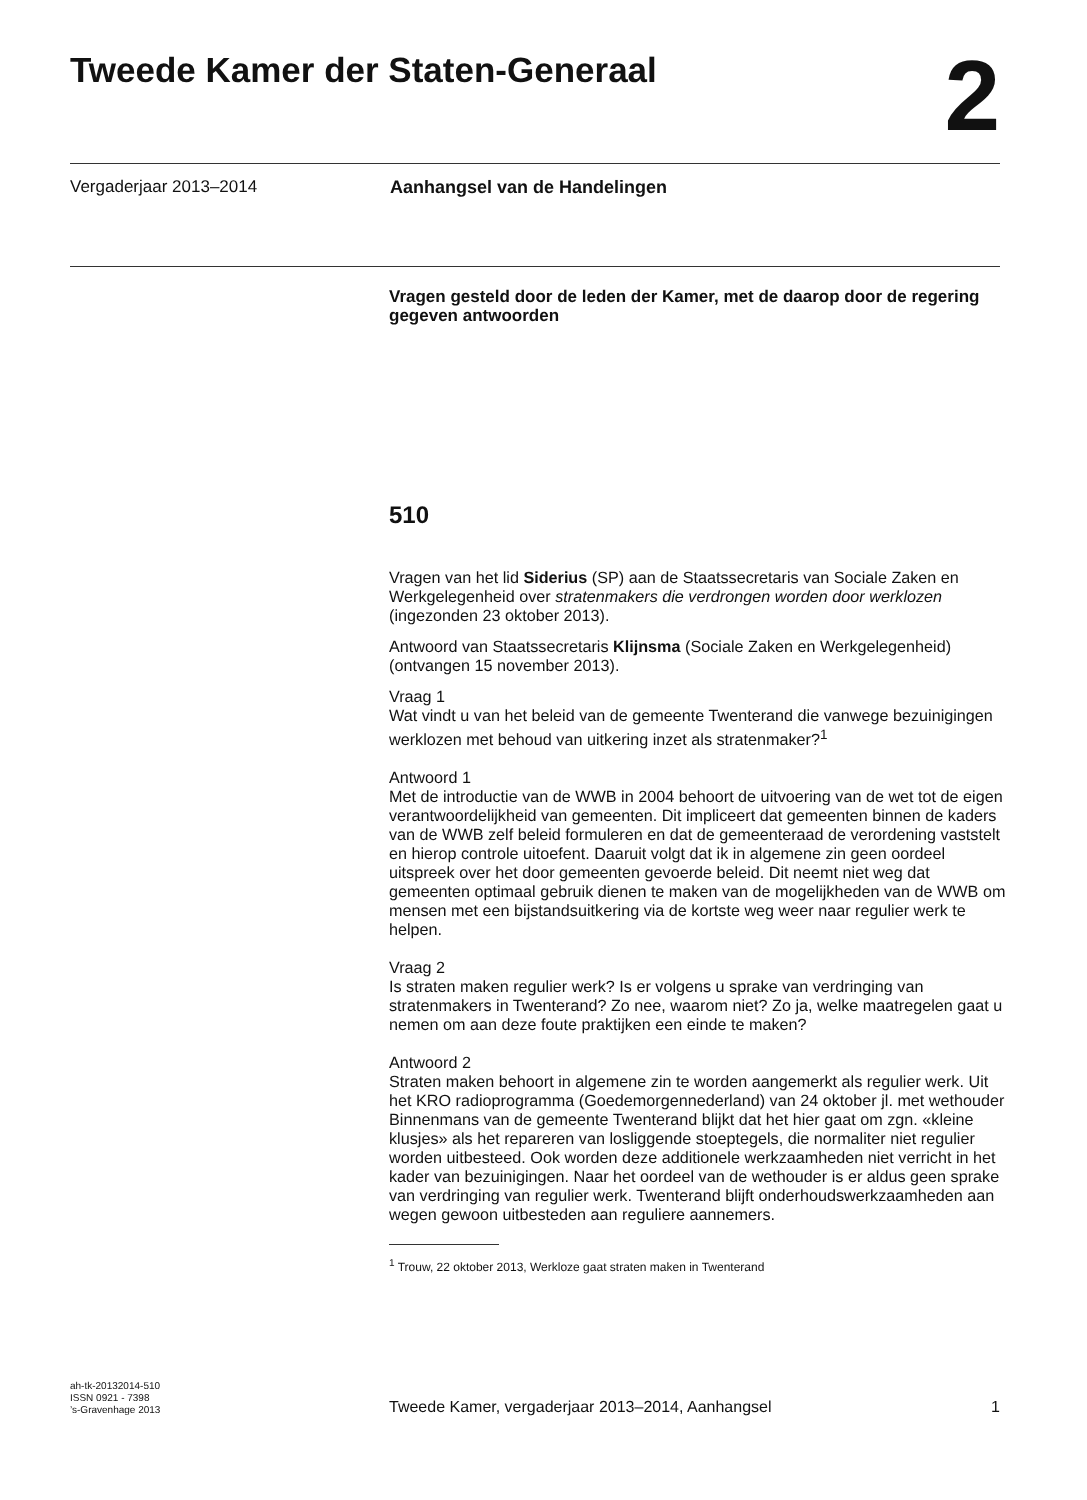Tweede Kamer der Staten-Generaal
2
Vergaderjaar 2013–2014 Aanhangsel van de Handelingen
Vragen gesteld door de leden der Kamer, met de daarop door de regering gegeven antwoorden
510
Vragen van het lid Siderius (SP) aan de Staatssecretaris van Sociale Zaken en Werkgelegenheid over stratenmakers die verdrongen worden door werklozen (ingezonden 23 oktober 2013).
Antwoord van Staatssecretaris Klijnsma (Sociale Zaken en Werkgelegenheid) (ontvangen 15 november 2013).
Vraag 1
Wat vindt u van het beleid van de gemeente Twenterand die vanwege bezuinigingen werklozen met behoud van uitkering inzet als stratenmaker?<sup>1</sup>
Antwoord 1
Met de introductie van de WWB in 2004 behoort de uitvoering van de wet tot de eigen verantwoordelijkheid van gemeenten. Dit impliceert dat gemeenten binnen de kaders van de WWB zelf beleid formuleren en dat de gemeenteraad de verordening vaststelt en hierop controle uitoefent. Daaruit volgt dat ik in algemene zin geen oordeel uitspreek over het door gemeenten gevoerde beleid. Dit neemt niet weg dat gemeenten optimaal gebruik dienen te maken van de mogelijkheden van de WWB om mensen met een bijstandsuitkering via de kortste weg weer naar regulier werk te helpen.
Vraag 2
Is straten maken regulier werk? Is er volgens u sprake van verdringing van stratenmakers in Twenterand? Zo nee, waarom niet? Zo ja, welke maatregelen gaat u nemen om aan deze foute praktijken een einde te maken?
Antwoord 2
Straten maken behoort in algemene zin te worden aangemerkt als regulier werk. Uit het KRO radioprogramma (Goedemorgennederland) van 24 oktober jl. met wethouder Binnenmans van de gemeente Twenterand blijkt dat het hier gaat om zgn. «kleine klusjes» als het repareren van losliggende stoeptegels, die normaliter niet regulier worden uitbesteed. Ook worden deze additionele werkzaamheden niet verricht in het kader van bezuinigingen. Naar het oordeel van de wethouder is er aldus geen sprake van verdringing van regulier werk. Twenterand blijft onderhoudswerkzaamheden aan wegen gewoon uitbesteden aan reguliere aannemers.
<sup>1</sup> Trouw, 22 oktober 2013, Werkloze gaat straten maken in Twenterand
ah-tk-20132014-510
ISSN 0921 - 7398
’s-Gravenhage 2013
Tweede Kamer, vergaderjaar 2013–2014, Aanhangsel
1